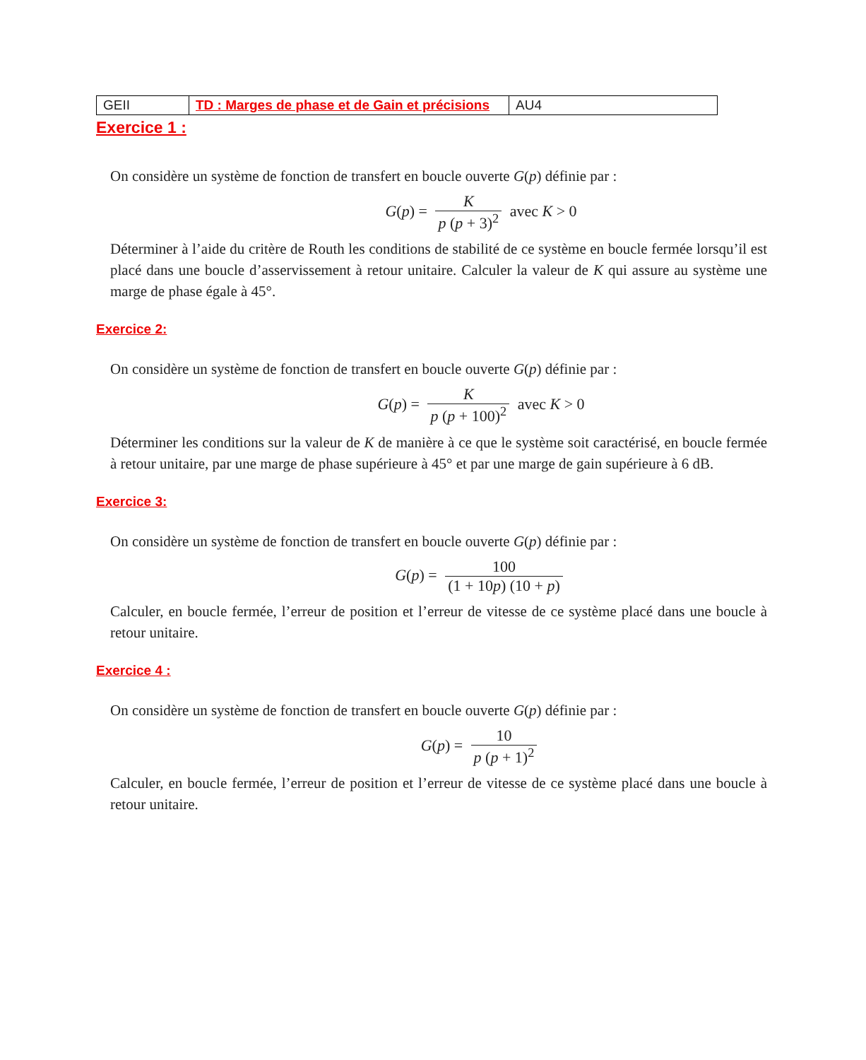| GEII | TD : Marges de phase et de Gain et précisions | AU4 |
Exercice 1 :
On considère un système de fonction de transfert en boucle ouverte G(p) définie par :
G(p) = K p (p + 3)<sup>2</sup> avec K > 0
Déterminer à l’aide du critère de Routh les conditions de stabilité de ce système en boucle fermée lorsqu’il est placé dans une boucle d’asservissement à retour unitaire. Calculer la valeur de K qui assure au système une marge de phase égale à 45°.
Exercice 2:
On considère un système de fonction de transfert en boucle ouverte G(p) définie par :
G(p) = K p (p + 100)<sup>2</sup> avec K > 0
Déterminer les conditions sur la valeur de K de manière à ce que le système soit caractérisé, en boucle fermée à retour unitaire, par une marge de phase supérieure à 45° et par une marge de gain supérieure à 6 dB.
Exercice 3:
On considère un système de fonction de transfert en boucle ouverte G(p) définie par :
G(p) = 100 (1 + 10p) (10 + p)
Calculer, en boucle fermée, l’erreur de position et l’erreur de vitesse de ce système placé dans une boucle à retour unitaire.
Exercice 4 :
On considère un système de fonction de transfert en boucle ouverte G(p) définie par :
G(p) = 10 p (p + 1)<sup>2</sup>
Calculer, en boucle fermée, l’erreur de position et l’erreur de vitesse de ce système placé dans une boucle à retour unitaire.